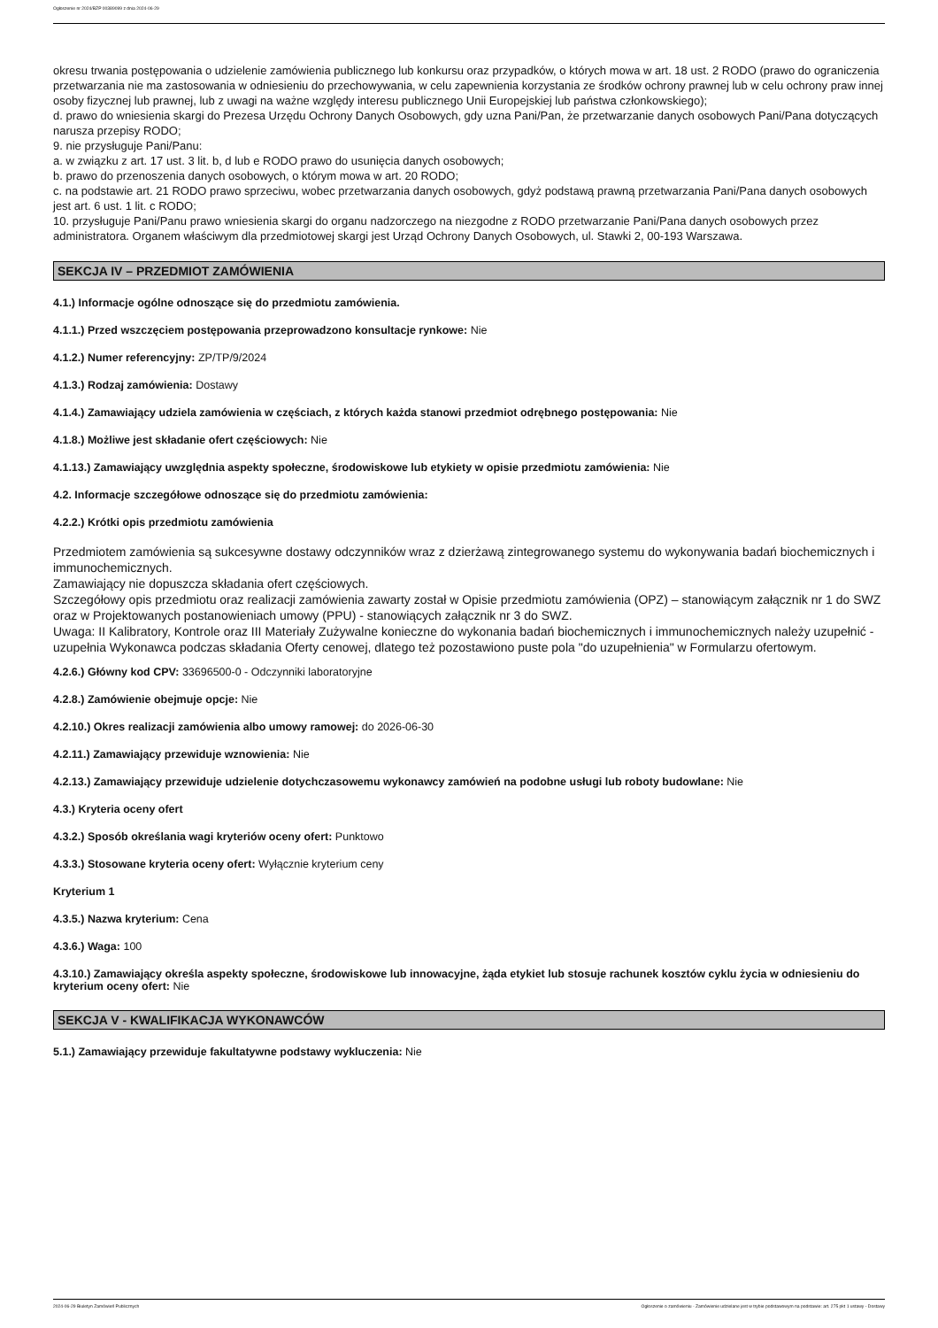Ogłoszenie nr 2024/BZP 00389099 z dnia 2024-06-29
okresu trwania postępowania o udzielenie zamówienia publicznego lub konkursu oraz przypadków, o których mowa w art. 18 ust. 2 RODO (prawo do ograniczenia przetwarzania nie ma zastosowania w odniesieniu do przechowywania, w celu zapewnienia korzystania ze środków ochrony prawnej lub w celu ochrony praw innej osoby fizycznej lub prawnej, lub z uwagi na ważne względy interesu publicznego Unii Europejskiej lub państwa członkowskiego);
d. prawo do wniesienia skargi do Prezesa Urzędu Ochrony Danych Osobowych, gdy uzna Pani/Pan, że przetwarzanie danych osobowych Pani/Pana dotyczących narusza przepisy RODO;
9. nie przysługuje Pani/Panu:
a. w związku z art. 17 ust. 3 lit. b, d lub e RODO prawo do usunięcia danych osobowych;
b. prawo do przenoszenia danych osobowych, o którym mowa w art. 20 RODO;
c. na podstawie art. 21 RODO prawo sprzeciwu, wobec przetwarzania danych osobowych, gdyż podstawą prawną przetwarzania Pani/Pana danych osobowych jest art. 6 ust. 1 lit. c RODO;
10. przysługuje Pani/Panu prawo wniesienia skargi do organu nadzorczego na niezgodne z RODO przetwarzanie Pani/Pana danych osobowych przez administratora. Organem właściwym dla przedmiotowej skargi jest Urząd Ochrony Danych Osobowych, ul. Stawki 2, 00-193 Warszawa.
SEKCJA IV – PRZEDMIOT ZAMÓWIENIA
4.1.) Informacje ogólne odnoszące się do przedmiotu zamówienia.
4.1.1.) Przed wszczęciem postępowania przeprowadzono konsultacje rynkowe: Nie
4.1.2.) Numer referencyjny: ZP/TP/9/2024
4.1.3.) Rodzaj zamówienia: Dostawy
4.1.4.) Zamawiający udziela zamówienia w częściach, z których każda stanowi przedmiot odrębnego postępowania: Nie
4.1.8.) Możliwe jest składanie ofert częściowych: Nie
4.1.13.) Zamawiający uwzględnia aspekty społeczne, środowiskowe lub etykiety w opisie przedmiotu zamówienia: Nie
4.2. Informacje szczegółowe odnoszące się do przedmiotu zamówienia:
4.2.2.) Krótki opis przedmiotu zamówienia
Przedmiotem zamówienia są sukcesywne dostawy odczynników wraz z dzierżawą zintegrowanego systemu do wykonywania badań biochemicznych i immunochemicznych.
Zamawiający nie dopuszcza składania ofert częściowych.
Szczegółowy opis przedmiotu oraz realizacji zamówienia zawarty został w Opisie przedmiotu zamówienia (OPZ) – stanowiącym załącznik nr 1 do SWZ oraz w Projektowanych postanowieniach umowy (PPU) - stanowiących załącznik nr 3 do SWZ.
Uwaga: II Kalibratory, Kontrole oraz III Materiały Zużywalne konieczne do wykonania badań biochemicznych i immunochemicznych należy uzupełnić - uzupełnia Wykonawca podczas składania Oferty cenowej, dlatego też pozostawiono puste pola "do uzupełnienia" w Formularzu ofertowym.
4.2.6.) Główny kod CPV: 33696500-0 - Odczynniki laboratoryjne
4.2.8.) Zamówienie obejmuje opcje: Nie
4.2.10.) Okres realizacji zamówienia albo umowy ramowej: do 2026-06-30
4.2.11.) Zamawiający przewiduje wznowienia: Nie
4.2.13.) Zamawiający przewiduje udzielenie dotychczasowemu wykonawcy zamówień na podobne usługi lub roboty budowlane: Nie
4.3.) Kryteria oceny ofert
4.3.2.) Sposób określania wagi kryteriów oceny ofert: Punktowo
4.3.3.) Stosowane kryteria oceny ofert: Wyłącznie kryterium ceny
Kryterium 1
4.3.5.) Nazwa kryterium: Cena
4.3.6.) Waga: 100
4.3.10.) Zamawiający określa aspekty społeczne, środowiskowe lub innowacyjne, żąda etykiet lub stosuje rachunek kosztów cyklu życia w odniesieniu do kryterium oceny ofert: Nie
SEKCJA V - KWALIFIKACJA WYKONAWCÓW
5.1.) Zamawiający przewiduje fakultatywne podstawy wykluczenia: Nie
2024-06-29 Biuletyn Zamówień Publicznych Ogłoszenie o zamówieniu - Zamówienie udzielane jest w trybie podstawowym na podstawie: art. 275 pkt 1 ustawy - Dostawy